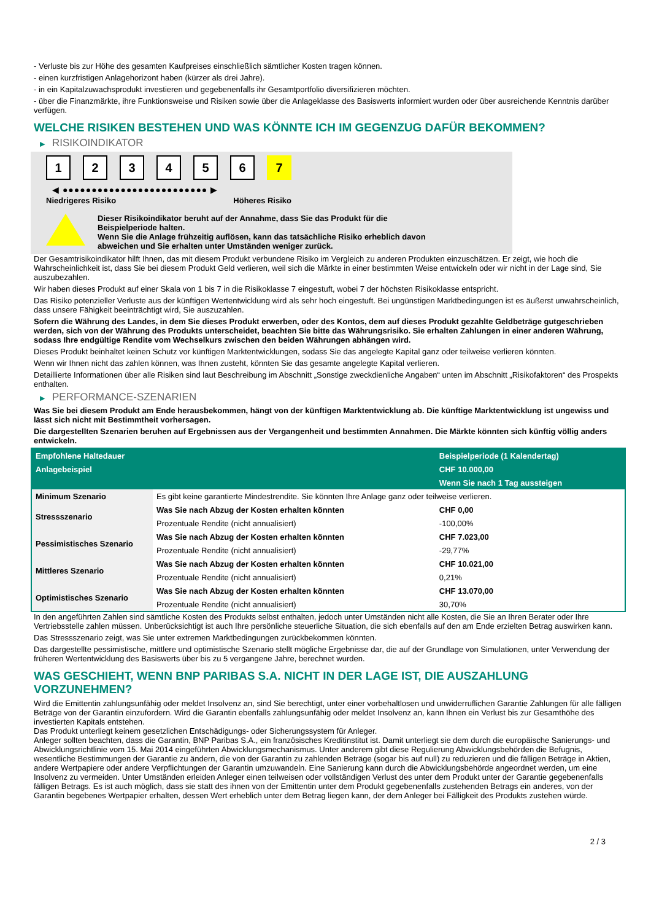- Verluste bis zur Höhe des gesamten Kaufpreises einschließlich sämtlicher Kosten tragen können.
- einen kurzfristigen Anlagehorizont haben (kürzer als drei Jahre).
- in ein Kapitalzuwachsprodukt investieren und gegebenenfalls ihr Gesamtportfolio diversifizieren möchten.
- über die Finanzmärkte, ihre Funktionsweise und Risiken sowie über die Anlageklasse des Basiswerts informiert wurden oder über ausreichende Kenntnis darüber verfügen.
WELCHE RISIKEN BESTEHEN UND WAS KÖNNTE ICH IM GEGENZUG DAFÜR BEKOMMEN?
▶ RISIKOINDIKATOR
1 2 3 4 5 6 7
◀ ●●●●●●●●●●●●●●●●●●●●●●●●● ▶
Niedrigeres Risiko Höheres Risiko
Dieser Risikoindikator beruht auf der Annahme, dass Sie das Produkt für die
Beispielperiode halten.
Wenn Sie die Anlage frühzeitig auflösen, kann das tatsächliche Risiko erheblich davon
abweichen und Sie erhalten unter Umständen weniger zurück.
Der Gesamtrisikoindikator hilft Ihnen, das mit diesem Produkt verbundene Risiko im Vergleich zu anderen Produkten einzuschätzen. Er zeigt, wie hoch die Wahrscheinlichkeit ist, dass Sie bei diesem Produkt Geld verlieren, weil sich die Märkte in einer bestimmten Weise entwickeln oder wir nicht in der Lage sind, Sie auszubezahlen.
Wir haben dieses Produkt auf einer Skala von 1 bis 7 in die Risikoklasse 7 eingestuft, wobei 7 der höchsten Risikoklasse entspricht.
Das Risiko potenzieller Verluste aus der künftigen Wertentwicklung wird als sehr hoch eingestuft. Bei ungünstigen Marktbedingungen ist es äußerst unwahrscheinlich, dass unsere Fähigkeit beeinträchtigt wird, Sie auszuzahlen.
Sofern die Währung des Landes, in dem Sie dieses Produkt erwerben, oder des Kontos, dem auf dieses Produkt gezahlte Geldbeträge gutgeschrieben werden, sich von der Währung des Produkts unterscheidet, beachten Sie bitte das Währungsrisiko. Sie erhalten Zahlungen in einer anderen Währung, sodass Ihre endgültige Rendite vom Wechselkurs zwischen den beiden Währungen abhängen wird.
Dieses Produkt beinhaltet keinen Schutz vor künftigen Marktentwicklungen, sodass Sie das angelegte Kapital ganz oder teilweise verlieren könnten.
Wenn wir Ihnen nicht das zahlen können, was Ihnen zusteht, könnten Sie das gesamte angelegte Kapital verlieren.
Detaillierte Informationen über alle Risiken sind laut Beschreibung im Abschnitt „Sonstige zweckdienliche Angaben“ unten im Abschnitt „Risikofaktoren“ des Prospekts enthalten.
▶ PERFORMANCE-SZENARIEN
Was Sie bei diesem Produkt am Ende herausbekommen, hängt von der künftigen Marktentwicklung ab. Die künftige Marktentwicklung ist ungewiss und lässt sich nicht mit Bestimmtheit vorhersagen.
Die dargestellten Szenarien beruhen auf Ergebnissen aus der Vergangenheit und bestimmten Annahmen. Die Märkte könnten sich künftig völlig anders entwickeln.
| Empfohlene Haltedauer | | Beispielperiode (1 Kalendertag) |
| --- | --- | --- |
| Anlagebeispiel | | CHF 10.000,00 |
| | | Wenn Sie nach 1 Tag aussteigen |
| Minimum Szenario | Es gibt keine garantierte Mindestrendite. Sie könnten Ihre Anlage ganz oder teilweise verlieren. | |
| Stressszenario | Was Sie nach Abzug der Kosten erhalten könnten | CHF 0,00 |
| | Prozentuale Rendite (nicht annualisiert) | -100,00% |
| Pessimistisches Szenario | Was Sie nach Abzug der Kosten erhalten könnten | CHF 7.023,00 |
| | Prozentuale Rendite (nicht annualisiert) | -29,77% |
| Mittleres Szenario | Was Sie nach Abzug der Kosten erhalten könnten | CHF 10.021,00 |
| | Prozentuale Rendite (nicht annualisiert) | 0,21% |
| Optimistisches Szenario | Was Sie nach Abzug der Kosten erhalten könnten | CHF 13.070,00 |
| | Prozentuale Rendite (nicht annualisiert) | 30,70% |
In den angeführten Zahlen sind sämtliche Kosten des Produkts selbst enthalten, jedoch unter Umständen nicht alle Kosten, die Sie an Ihren Berater oder Ihre Vertriebsstelle zahlen müssen. Unberücksichtigt ist auch Ihre persönliche steuerliche Situation, die sich ebenfalls auf den am Ende erzielten Betrag auswirken kann.
Das Stressszenario zeigt, was Sie unter extremen Marktbedingungen zurückbekommen könnten.
Das dargestellte pessimistische, mittlere und optimistische Szenario stellt mögliche Ergebnisse dar, die auf der Grundlage von Simulationen, unter Verwendung der früheren Wertentwicklung des Basiswerts über bis zu 5 vergangene Jahre, berechnet wurden.
WAS GESCHIEHT, WENN BNP PARIBAS S.A. NICHT IN DER LAGE IST, DIE AUSZAHLUNG VORZUNEHMEN?
Wird die Emittentin zahlungsunfähig oder meldet Insolvenz an, sind Sie berechtigt, unter einer vorbehaltlosen und unwiderruflichen Garantie Zahlungen für alle fälligen Beträge von der Garantin einzufordern. Wird die Garantin ebenfalls zahlungsunfähig oder meldet Insolvenz an, kann Ihnen ein Verlust bis zur Gesamthöhe des investierten Kapitals entstehen.
Das Produkt unterliegt keinem gesetzlichen Entschädigungs- oder Sicherungssystem für Anleger.
Anleger sollten beachten, dass die Garantin, BNP Paribas S.A., ein französisches Kreditinstitut ist. Damit unterliegt sie dem durch die europäische Sanierungs- und Abwicklungsrichtlinie vom 15. Mai 2014 eingeführten Abwicklungsmechanismus. Unter anderem gibt diese Regulierung Abwicklungsbehörden die Befugnis, wesentliche Bestimmungen der Garantie zu ändern, die von der Garantin zu zahlenden Beträge (sogar bis auf null) zu reduzieren und die fälligen Beträge in Aktien, andere Wertpapiere oder andere Verpflichtungen der Garantin umzuwandeln. Eine Sanierung kann durch die Abwicklungsbehörde angeordnet werden, um eine Insolvenz zu vermeiden. Unter Umständen erleiden Anleger einen teilweisen oder vollständigen Verlust des unter dem Produkt unter der Garantie gegebenenfalls fälligen Betrags. Es ist auch möglich, dass sie statt des ihnen von der Emittentin unter dem Produkt gegebenenfalls zustehenden Betrags ein anderes, von der Garantin begebenes Wertpapier erhalten, dessen Wert erheblich unter dem Betrag liegen kann, der dem Anleger bei Fälligkeit des Produkts zustehen würde.
2 / 3